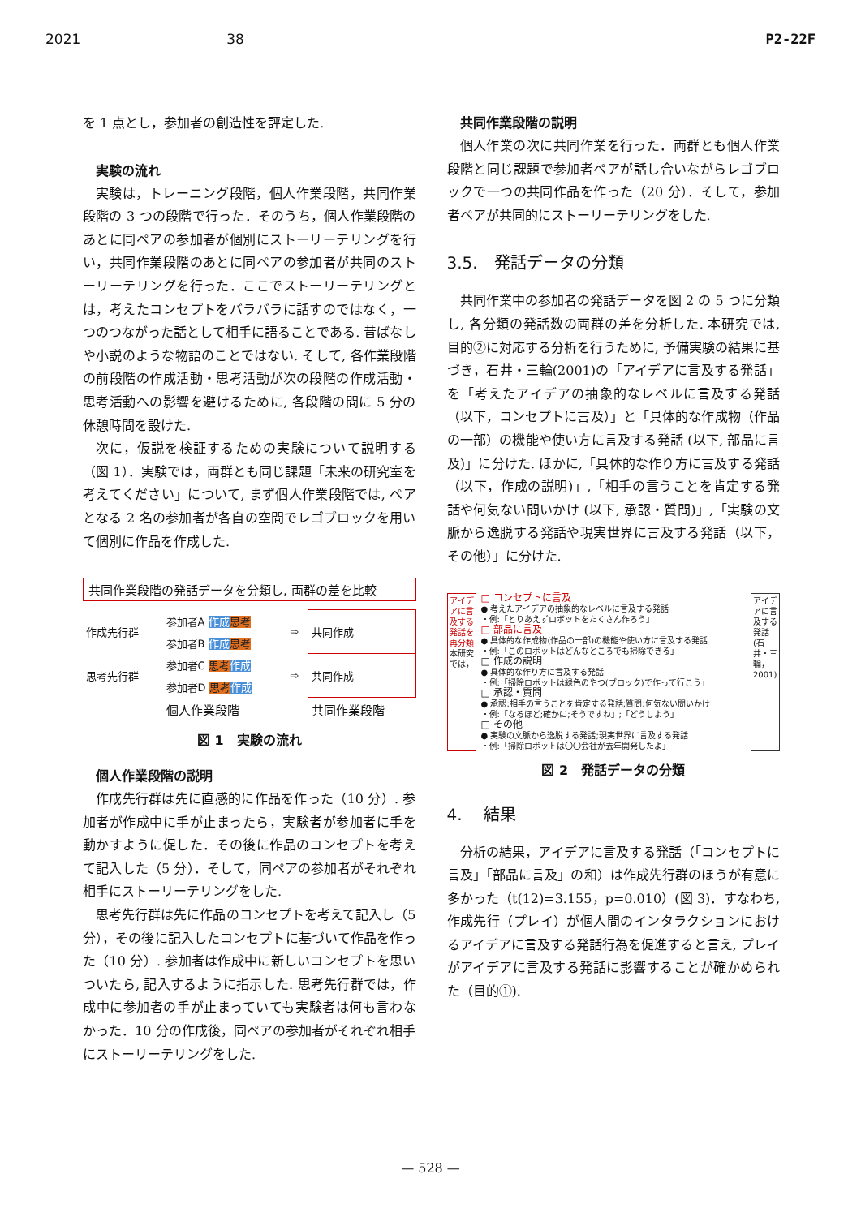2021 38 P2-22F
を 1 点とし，参加者の創造性を評定した.
実験の流れ
実験は，トレーニング段階，個人作業段階，共同作業段階の 3 つの段階で行った．そのうち，個人作業段階のあとに同ペアの参加者が個別にストーリーテリングを行い，共同作業段階のあとに同ペアの参加者が共同のストーリーテリングを行った．ここでストーリーテリングとは，考えたコンセプトをバラバラに話すのではなく，一つのつながった話として相手に語ることである. 昔ばなしや小説のような物語のことではない. そして, 各作業段階の前段階の作成活動・思考活動が次の段階の作成活動・思考活動への影響を避けるために, 各段階の間に 5 分の休憩時間を設けた.
次に，仮説を検証するための実験について説明する（図 1）．実験では，両群とも同じ課題「未来の研究室を考えてください」について, まず個人作業段階では, ペアとなる 2 名の参加者が各自の空間でレゴブロックを用いて個別に作品を作成した.
共同作業段階の発話データを分類し, 両群の差を比較
| 作成先行群 | 参加者A 作成 思考 | ⇨ | 共同作成 |
| | 参加者B 作成 思考 | | |
| 思考先行群 | 参加者C 思考 作成 | ⇨ | 共同作成 |
| | 参加者D 思考 作成 | | |
| | 個人作業段階 | | 共同作業段階 |
図 1　実験の流れ
個人作業段階の説明
作成先行群は先に直感的に作品を作った（10 分）. 参加者が作成中に手が止まったら，実験者が参加者に手を動かすように促した．その後に作品のコンセプトを考えて記入した（5 分）．そして，同ペアの参加者がそれぞれ相手にストーリーテリングをした.
思考先行群は先に作品のコンセプトを考えて記入し（5 分），その後に記入したコンセプトに基づいて作品を作った（10 分）. 参加者は作成中に新しいコンセプトを思いついたら, 記入するように指示した. 思考先行群では，作成中に参加者の手が止まっていても実験者は何も言わなかった．10 分の作成後，同ペアの参加者がそれぞれ相手にストーリーテリングをした.
共同作業段階の説明
個人作業の次に共同作業を行った．両群とも個人作業段階と同じ課題で参加者ペアが話し合いながらレゴブロックで一つの共同作品を作った（20 分）．そして，参加者ペアが共同的にストーリーテリングをした.
3.5.　発話データの分類
共同作業中の参加者の発話データを図 2 の 5 つに分類し, 各分類の発話数の両群の差を分析した. 本研究では, 目的②に対応する分析を行うために, 予備実験の結果に基づき，石井・三輪(2001)の「アイデアに言及する発話」を「考えたアイデアの抽象的なレベルに言及する発話（以下，コンセプトに言及）」と「具体的な作成物（作品の一部）の機能や使い方に言及する発話 (以下, 部品に言及)」に分けた. ほかに,「具体的な作り方に言及する発話（以下，作成の説明)」,「相手の言うことを肯定する発話や何気ない問いかけ (以下, 承認・質問)」,「実験の文脈から逸脱する発話や現実世界に言及する発話（以下，その他）」に分けた.
アイデアに言及する発話を再分類 本研究では，
□ コンセプトに言及
● 考えたアイデアの抽象的なレベルに言及する発話
・例:「とりあえずロボットをたくさん作ろう」
□ 部品に言及
● 具体的な作成物(作品の一部)の機能や使い方に言及する発話
・例:「このロボットはどんなところでも掃除できる」
□ 作成の説明
● 具体的な作り方に言及する発話
・例:「掃除ロボットは緑色のやつ(ブロック)で作って行こう」
□ 承認・質問
● 承認:相手の言うことを肯定する発話;質問:何気ない問いかけ
・例:「なるほど;確かに;そうですね」;「どうしよう」
□ その他
● 実験の文脈から逸脱する発話;現実世界に言及する発話
・例:「掃除ロボットは〇〇会社が去年開発したよ」
アイデアに言及する発話 (石井・三輪，2001)
図 2　発話データの分類
4.　 結果
分析の結果，アイデアに言及する発話（「コンセプトに言及」「部品に言及」の和）は作成先行群のほうが有意に多かった（t(12)=3.155，p=0.010）(図 3)．すなわち, 作成先行（プレイ）が個人間のインタラクションにおけるアイデアに言及する発話行為を促進すると言え, プレイがアイデアに言及する発話に影響することが確かめられた（目的①).
— 528 —